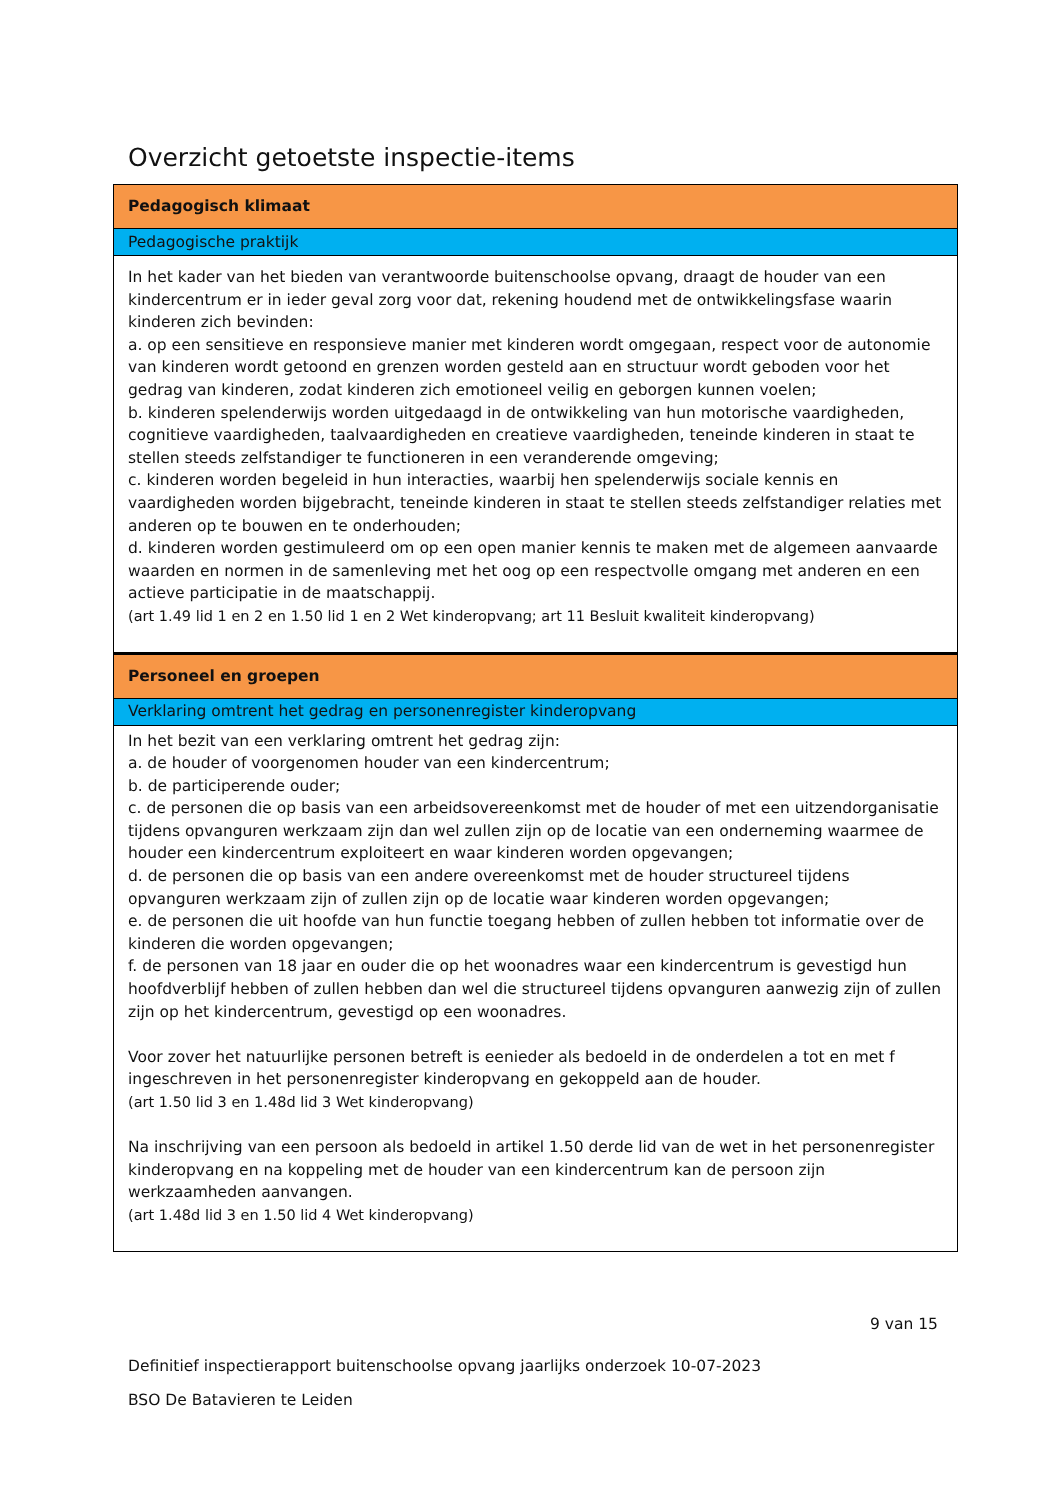Overzicht getoetste inspectie-items
| Pedagogisch klimaat |
| Pedagogische praktijk |
| In het kader van het bieden van verantwoorde buitenschoolse opvang, draagt de houder van een kindercentrum er in ieder geval zorg voor dat, rekening houdend met de ontwikkelingsfase waarin kinderen zich bevinden: a. op een sensitieve en responsieve manier met kinderen wordt omgegaan, respect voor de autonomie van kinderen wordt getoond en grenzen worden gesteld aan en structuur wordt geboden voor het gedrag van kinderen, zodat kinderen zich emotioneel veilig en geborgen kunnen voelen; b. kinderen spelenderwijs worden uitgedaagd in de ontwikkeling van hun motorische vaardigheden, cognitieve vaardigheden, taalvaardigheden en creatieve vaardigheden, teneinde kinderen in staat te stellen steeds zelfstandiger te functioneren in een veranderende omgeving; c. kinderen worden begeleid in hun interacties, waarbij hen spelenderwijs sociale kennis en vaardigheden worden bijgebracht, teneinde kinderen in staat te stellen steeds zelfstandiger relaties met anderen op te bouwen en te onderhouden; d. kinderen worden gestimuleerd om op een open manier kennis te maken met de algemeen aanvaarde waarden en normen in de samenleving met het oog op een respectvolle omgang met anderen en een actieve participatie in de maatschappij. (art 1.49 lid 1 en 2 en 1.50 lid 1 en 2 Wet kinderopvang; art 11 Besluit kwaliteit kinderopvang) |
| Personeel en groepen |
| Verklaring omtrent het gedrag en personenregister kinderopvang |
| In het bezit van een verklaring omtrent het gedrag zijn: a. de houder of voorgenomen houder van een kindercentrum; b. de participerende ouder; c. de personen die op basis van een arbeidsovereenkomst met de houder of met een uitzendorganisatie tijdens opvanguren werkzaam zijn dan wel zullen zijn op de locatie van een onderneming waarmee de houder een kindercentrum exploiteert en waar kinderen worden opgevangen; d. de personen die op basis van een andere overeenkomst met de houder structureel tijdens opvanguren werkzaam zijn of zullen zijn op de locatie waar kinderen worden opgevangen; e. de personen die uit hoofde van hun functie toegang hebben of zullen hebben tot informatie over de kinderen die worden opgevangen; f. de personen van 18 jaar en ouder die op het woonadres waar een kindercentrum is gevestigd hun hoofdverblijf hebben of zullen hebben dan wel die structureel tijdens opvanguren aanwezig zijn of zullen zijn op het kindercentrum, gevestigd op een woonadres. Voor zover het natuurlijke personen betreft is eenieder als bedoeld in de onderdelen a tot en met f ingeschreven in het personenregister kinderopvang en gekoppeld aan de houder. (art 1.50 lid 3 en 1.48d lid 3 Wet kinderopvang) Na inschrijving van een persoon als bedoeld in artikel 1.50 derde lid van de wet in het personenregister kinderopvang en na koppeling met de houder van een kindercentrum kan de persoon zijn werkzaamheden aanvangen. (art 1.48d lid 3 en 1.50 lid 4 Wet kinderopvang) |
9 van 15
Definitief inspectierapport buitenschoolse opvang jaarlijks onderzoek 10-07-2023
BSO De Batavieren te Leiden